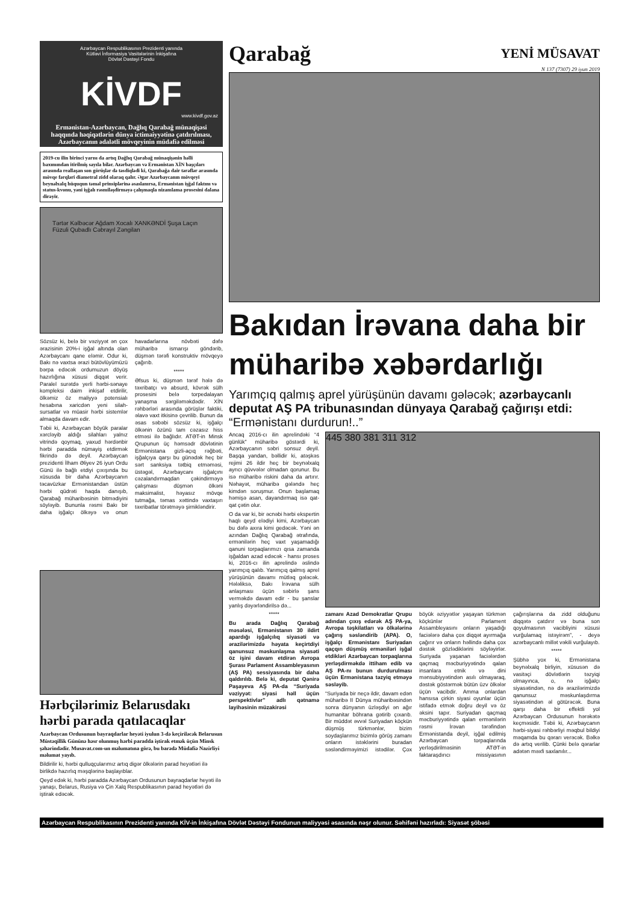Azərbaycan Respublikasının Prezidenti yanında
Kütləvi İnformasiya Vasitələrinin İnkişafına
Dövlət Dəstəyi Fondu
KİVDF
www.kivdf.gov.az
Ermənistan-Azərbaycan, Dağlıq Qarabağ münaqişəsi haqqında həqiqətlərin dünya ictimaiyyətinə çatdırılması, Azərbaycanın ədalətli mövqeyinin müdafiə edilməsi
2019-cu ilin birinci yarısı da artıq Dağlıq Qarabağ münaqişənin həlli baxımından itirilmiş sayıla bilər. Azərbaycan və Ermənistan XİN başçıları arasında reallaşan son görüşlər də təsdiqlədi ki, Qarabağa dair tərəflər arasında mövqe fərqləri diametral zidd olaraq qalır. Əgər Azərbaycanın mövqeyi beynəlxalq hüququn təməl prinsiplərinə əsaslanırsa, Ermənistan işğal faktını və status-kvonu, yəni işğalı rəsmiləşdirməyə çalışmaqla nizamlama prosesini dalana dirəyir.
Tərtər Kəlbəcər Ağdam Xocalı XANKƏNDİ Şuşa Laçın Füzuli Qubadlı Cəbrayıl Zəngilan
Sözsüz ki, belə bir vəziyyət ən çox ərazisinin 20%-i işğal altında olan Azərbaycanı qane eləmir. Odur ki, Bakı nə vaxtsa ərazi bütövlüyümüzü bərpa edəcək ordumuzun döyüş hazırlığına xüsusi diqqət verir. Paralel surətdə yerli hərbi-sənaye kompleksi daim inkişaf etdirilir, ölkəmiz öz maliyyə potensialı hesabına xaricdən yeni silah-sursatlar və müasir hərbi sistemlər almaqda davam edir.
Təbii ki, Azərbaycan böyük paralar xərcləyib aldığı silahları yalnız vitrində qoymaq, yaxud hərdənbir hərbi paradda nümayiş etdirmək fikrində də deyil. Azərbaycan prezidenti İlham Əliyev 26 iyun Ordu Günü ilə bağlı etdiyi çıxışında bu xüsusda bir daha Azərbaycanın təcavüzkar Ermənistandan üstün hərbi qüdrəti haqda danışıb, Qarabağ müharibəsinin bitmədiyini söyləyib. Bununla rəsmi Bakı bir daha işğalçı ölkəyə və onun havadarlarına növbəti dəfə müharibə ismarışı göndərib, düşmən tərəfi konstruktiv mövqeyə çağırıb.
*****
Əfsus ki, düşmən tərəf hələ də təxribatçı və absurd, kövrək sülh prosesini belə torpedalayan yanaşma sərgiləməkdədir. XİN rəhbərləri arasında görüşlər faktiki, əlavə vaxt itkisinə çevrilib. Bunun da əsas səbəbi sözsüz ki, işğalçı ölkənin özünü tam cəzasız hiss etməsi ilə bağlıdır. ATƏT-in Minsk Qrupunun üç həmsədr dövlətinin Ermənistana gizli-açıq rəğbəti, işğalçıya qarşı bu günədək heç bir sərt sanksiya tətbiq etməməsi, üstəgəl, Azərbaycanı işğalçını cəzalandırmaqdan çəkindirməyə çalışması düşmən ölkəni maksimalist, həyasız mövqe tutmağa, təmas xəttində vaxtaşırı təxribatlar törətməyə şirnikləndirir.
Hərbçilərimiz Belarusdakı hərbi parada qatılacaqlar
Azərbaycan Ordusunun bayraqdarlar heyəti iyulun 3-də keçiriləcək Belarusun Müstəqillik Gününə həsr olunmuş hərbi paradda iştirak etmək üçün Minsk şəhərindədir. Musavat.com-un məlumatına görə, bu barədə Müdafiə Nazirliyi məlumat yayıb.
Bildirilir ki, hərbi qulluqçularımız artıq digər ölkələrin parad heyətləri ilə birlikdə hazırlıq məşqlərinə başlayıblar.
Qeyd edək ki, hərbi paradda Azərbaycan Ordusunun bayraqdarlar heyəti ilə yanaşı, Belarus, Rusiya və Çin Xalq Respublikasının parad heyətləri də iştirak edəcək.
Qarabağ YENİ MÜSAVAT
N 137 (7307) 29 iyun 2019
Bakıdan İrəvana daha bir müharibə xəbərdarlığı
Yarımçıq qalmış aprel yürüşünün davamı gələcək; azərbaycanlı deputat AŞ PA tribunasından dünyaya Qarabağ çağırışı etdi: “Ermənistanı durdurun!..”
Ancaq 2016-cı ilin aprelindəki “4 günlük” müharibə göstərdi ki, Azərbaycanın səbri sonsuz deyil. Başqa yandan, bəllidir ki, atəşkəs rejimi 26 ildir heç bir beynəlxalq ayrıcı qüvvələr olmadan qorunur. Bu isə müharibə riskini daha da artırır. Nəhayət, müharibə gələndə heç kimdən soruşmur. Onun başlamaq həmişə asan, dayandırmaq isə qat-qat çətin olur.
O da var ki, bir əcnəbi hərbi ekspertin haqlı qeyd elədiyi kimi, Azərbaycan bu dəfə axıra kimi gedəcək. Yəni ən azından Dağlıq Qarabağ ətrafında, ermənilərin heç vaxt yaşamadığı qanuni torpaqlarımızı qısa zamanda işğaldan azad edəcək - hansı proses ki, 2016-cı ilin aprelində əslində yarımçıq qalıb. Yarımçıq qalmış aprel yürüşünün davamı mütləq gələcək. Hələliksə, Bakı İrəvana sülh anlaşması üçün səbirlə şans verməkdə davam edir - bu şanslar yanlış dəyərləndirilsə də...
*****
Bu arada Dağlıq Qarabağ məsələsi, Ermənistanın 30 ildirt apardığı işğalçılıq siyasəti və ərazilərimizdə həyata keçirtdiyi qanunsuz məskunlaşma siyasəti öz işini davam etdirən Avropa Şurası Parlament Assambleyasının (AŞ PA) sessiyasında bir daha qaldırılıb. Belə ki, deputat Qənirə Paşayeva AŞ PA-da “Suriyada vəziyyət: siyasi həll üçün perspektivlər” adlı qətnamə layihəsinin müzakirəsi
445 380 381 311 312
zamanı Azad Demokratlar Qrupu adından çıxış edərək AŞ PA-ya, Avropa təşkilatları və ölkələrinə çağırış səsləndirib (APA). O, işğalçı Ermənistanı Suriyadan qaçqın düşmüş erməniləri işğal etdikləri Azərbaycan torpaqlarına yerləşdirməkdə ittiham edib və AŞ PA-nı bunun durdurulması üçün Ermənistana təzyiq etməyə səsləyib.
“Suriyada bir neçə ildir, davam edən müharibə II Dünya müharibəsindən sonra dünyanın üzləşdiyi ən ağır humanitar böhrana gətirib çıxarıb. Bir müddət əvvəl Suriyadan köçkün düşmüş türkmənlər, bizim soydaşlarımız bizimlə görüş zamanı onların istəklərini buradan səsləndirməyimizi istədilər. Çox böyük əziyyətlər yaşayan türkmən köçkünlər Parlament Assambleyasını onların yaşadığı faciələrə daha çox diqqət ayırmağa çağırır və onların həllində daha çox dəstək gözlədiklərini söyləyirlər. Suriyada yaşanan faciələrdən qaçmaq məcburiyyətində qalan insanlara etnik və dini mənsubiyyətindən asılı olmayaraq, dəstək göstərmək bütün üzv ölkələr üçün vacibdir. Amma onlardan hansısa çirkin siyasi oyunlar üçün istifadə etmək doğru deyil və öz əksini tapır. Suriyadan qaçmaq məcburiyyətində qalan ermənilərin rəsmi İrəvan tərəfindən Ermənistanda deyil, işğal edilmiş Azərbaycan torpaqlarında yerləşdirilməsinin ATƏT-in faktaraşdırıcı missiyasının çağırışlarına da zidd olduğunu diqqətə çatdırır və buna son qoyulmasının vacibliyini xüsusi vurğulamaq istəyirəm”, - deyə azərbaycanlı millət vəkili vurğulayıb.
*****
Şübhə yox ki, Ermənistana beynəlxalq birliyin, xüsusən də vasitəçi dövlətlərin təzyiqi olmayınca, o, nə işğalçı siyasətindən, nə də ərazilərimizdə qanunsuz məskunlaşdırma siyasətindən əl götürəcək. Buna qarşı daha bir effektli yol Azərbaycan Ordusunun hərəkətə keçməsidir. Təbii ki, Azərbaycanın hərbi-siyasi rəhbərliyi məqbul bildiyi məqamda bu qərarı verəcək. Bəlkə də artıq verilib. Çünki belə qərarlar adətən məxfi saxlanılır...
Azərbaycan Respublikasının Prezidenti yanında KİV-in İnkişafına Dövlət Dəstəyi Fondunun maliyyəsi əsasında nəşr olunur. Səhifəni hazırladı: Siyasət şöbəsi